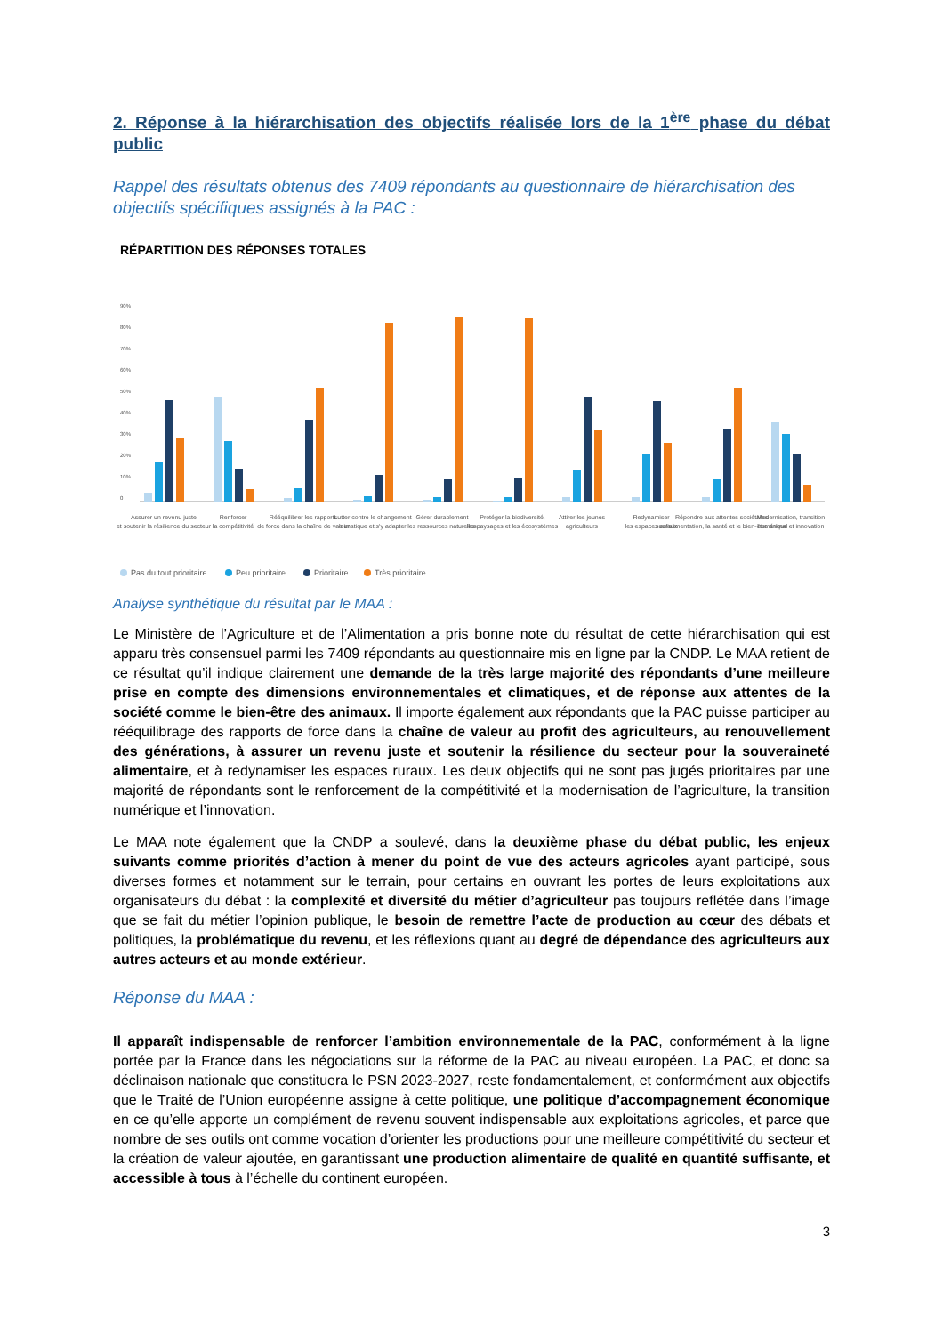2. Réponse à la hiérarchisation des objectifs réalisée lors de la 1<sup>ère</sup> phase du débat public
Rappel des résultats obtenus des 7409 répondants au questionnaire de hiérarchisation des objectifs spécifiques assignés à la PAC :
RÉPARTITION DES RÉPONSES TOTALES
90%
80%
70%
60%
50%
40%
30%
20%
10%
0
Assurer un revenu juste
et soutenir la résilience du secteur
Renforcer
la compétitivité
Rééquilibrer les rapports
de force dans la chaîne de valeur
Lutter contre le changement
climatique et s'y adapter
Gérer durablement
les ressources naturelles
Protéger la biodiversité,
les paysages et les écosystèmes
Attirer les jeunes
agriculteurs
Redynamiser
les espaces ruraux
Répondre aux attentes sociétales
sur l'alimentation, la santé et le bien-être animal
Modernisation, transition
numérique et innovation
Pas du tout prioritaire
Peu prioritaire
Prioritaire
Très prioritaire
Analyse synthétique du résultat par le MAA :
Le Ministère de l’Agriculture et de l’Alimentation a pris bonne note du résultat de cette hiérarchisation qui est apparu très consensuel parmi les 7409 répondants au questionnaire mis en ligne par la CNDP. Le MAA retient de ce résultat qu’il indique clairement une demande de la très large majorité des répondants d’une meilleure prise en compte des dimensions environnementales et climatiques, et de réponse aux attentes de la société comme le bien-être des animaux. Il importe également aux répondants que la PAC puisse participer au rééquilibrage des rapports de force dans la chaîne de valeur au profit des agriculteurs, au renouvellement des générations, à assurer un revenu juste et soutenir la résilience du secteur pour la souveraineté alimentaire, et à redynamiser les espaces ruraux. Les deux objectifs qui ne sont pas jugés prioritaires par une majorité de répondants sont le renforcement de la compétitivité et la modernisation de l’agriculture, la transition numérique et l’innovation.
Le MAA note également que la CNDP a soulevé, dans la deuxième phase du débat public, les enjeux suivants comme priorités d’action à mener du point de vue des acteurs agricoles ayant participé, sous diverses formes et notamment sur le terrain, pour certains en ouvrant les portes de leurs exploitations aux organisateurs du débat : la complexité et diversité du métier d’agriculteur pas toujours reflétée dans l’image que se fait du métier l’opinion publique, le besoin de remettre l’acte de production au cœur des débats et politiques, la problématique du revenu, et les réflexions quant au degré de dépendance des agriculteurs aux autres acteurs et au monde extérieur.
Réponse du MAA :
Il apparaît indispensable de renforcer l’ambition environnementale de la PAC, conformément à la ligne portée par la France dans les négociations sur la réforme de la PAC au niveau européen. La PAC, et donc sa déclinaison nationale que constituera le PSN 2023-2027, reste fondamentalement, et conformément aux objectifs que le Traité de l’Union européenne assigne à cette politique, une politique d’accompagnement économique en ce qu’elle apporte un complément de revenu souvent indispensable aux exploitations agricoles, et parce que nombre de ses outils ont comme vocation d’orienter les productions pour une meilleure compétitivité du secteur et la création de valeur ajoutée, en garantissant une production alimentaire de qualité en quantité suffisante, et accessible à tous à l’échelle du continent européen.
3